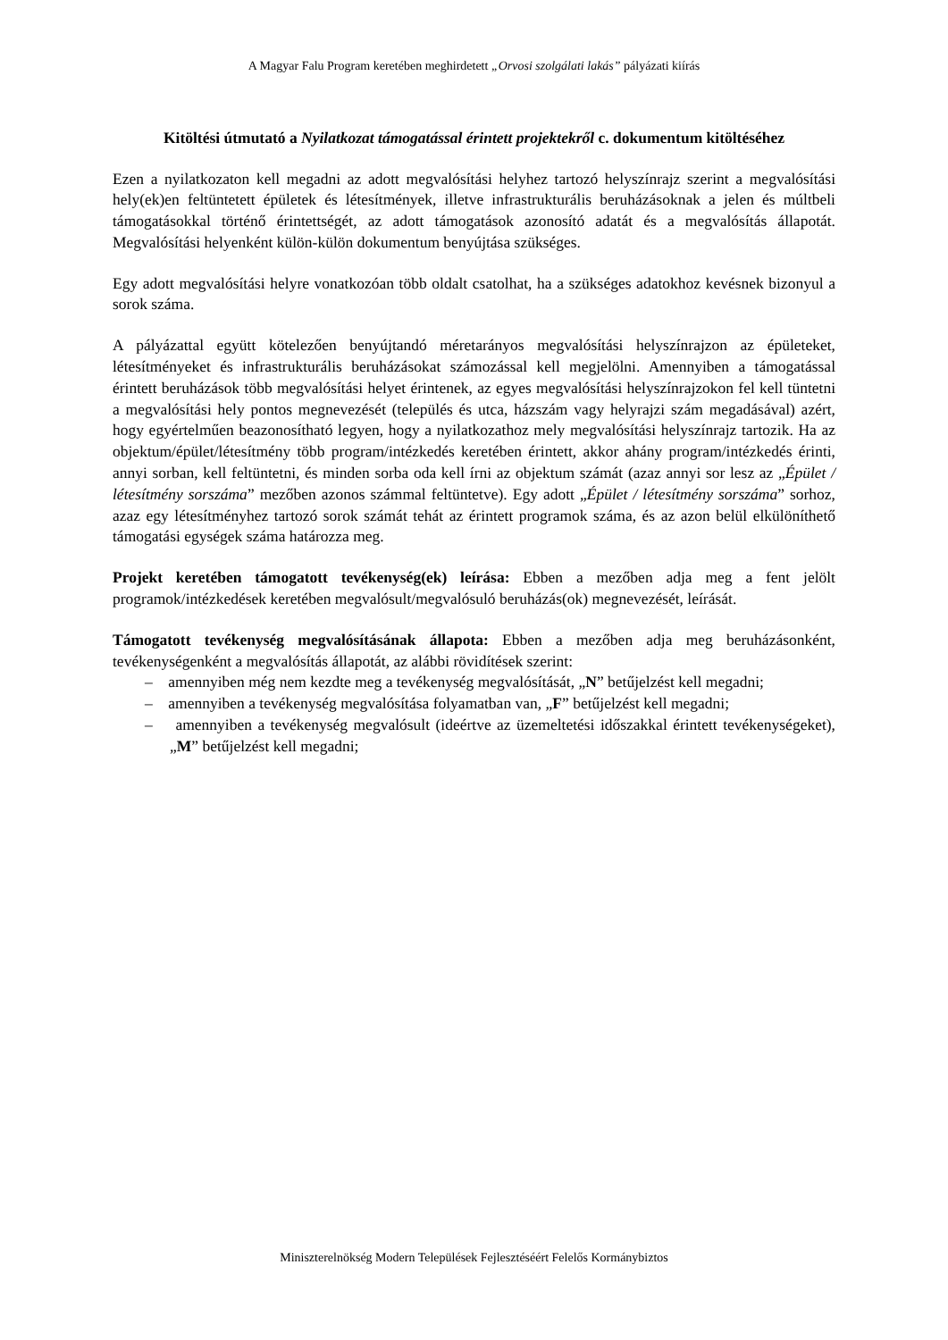A Magyar Falu Program keretében meghirdetett „Orvosi szolgálati lakás” pályázati kiírás
Kitöltési útmutató a Nyilatkozat támogatással érintett projektekről c. dokumentum kitöltéséhez
Ezen a nyilatkozaton kell megadni az adott megvalósítási helyhez tartozó helyszínrajz szerint a megvalósítási hely(ek)en feltüntetett épületek és létesítmények, illetve infrastrukturális beruházásoknak a jelen és múltbeli támogatásokkal történő érintettségét, az adott támogatások azonosító adatát és a megvalósítás állapotát. Megvalósítási helyenként külön-külön dokumentum benyújtása szükséges.
Egy adott megvalósítási helyre vonatkozóan több oldalt csatolhat, ha a szükséges adatokhoz kevésnek bizonyul a sorok száma.
A pályázattal együtt kötelezően benyújtandó méretarányos megvalósítási helyszínrajzon az épületeket, létesítményeket és infrastrukturális beruházásokat számozással kell megjelölni. Amennyiben a támogatással érintett beruházások több megvalósítási helyet érintenek, az egyes megvalósítási helyszínrajzokon fel kell tüntetni a megvalósítási hely pontos megnevezését (település és utca, házszám vagy helyrajzi szám megadásával) azért, hogy egyértelműen beazonosítható legyen, hogy a nyilatkozathoz mely megvalósítási helyszínrajz tartozik. Ha az objektum/épület/létesítmény több program/intézkedés keretében érintett, akkor ahány program/intézkedés érinti, annyi sorban, kell feltüntetni, és minden sorba oda kell írni az objektum számát (azaz annyi sor lesz az „Épület / létesítmény sorszáma” mezőben azonos számmal feltüntetve). Egy adott „Épület / létesítmény sorszáma” sorhoz, azaz egy létesítményhez tartozó sorok számát tehát az érintett programok száma, és az azon belül elkülöníthető támogatási egységek száma határozza meg.
Projekt keretében támogatott tevékenység(ek) leírása: Ebben a mezőben adja meg a fent jelölt programok/intézkedések keretében megvalósult/megvalósuló beruházás(ok) megnevezését, leírását.
Támogatott tevékenység megvalósításának állapota: Ebben a mezőben adja meg beruházásonként, tevékenységenként a megvalósítás állapotát, az alábbi rövidítések szerint:
– amennyiben még nem kezdte meg a tevékenység megvalósítását, „N” betűjelzést kell megadni;
– amennyiben a tevékenység megvalósítása folyamatban van, „F” betűjelzést kell megadni;
– amennyiben a tevékenység megvalósult (ideértve az üzemeltetési időszakkal érintett tevékenységeket), „M” betűjelzést kell megadni;
Miniszterelnökség Modern Települések Fejlesztéséért Felelős Kormánybiztos